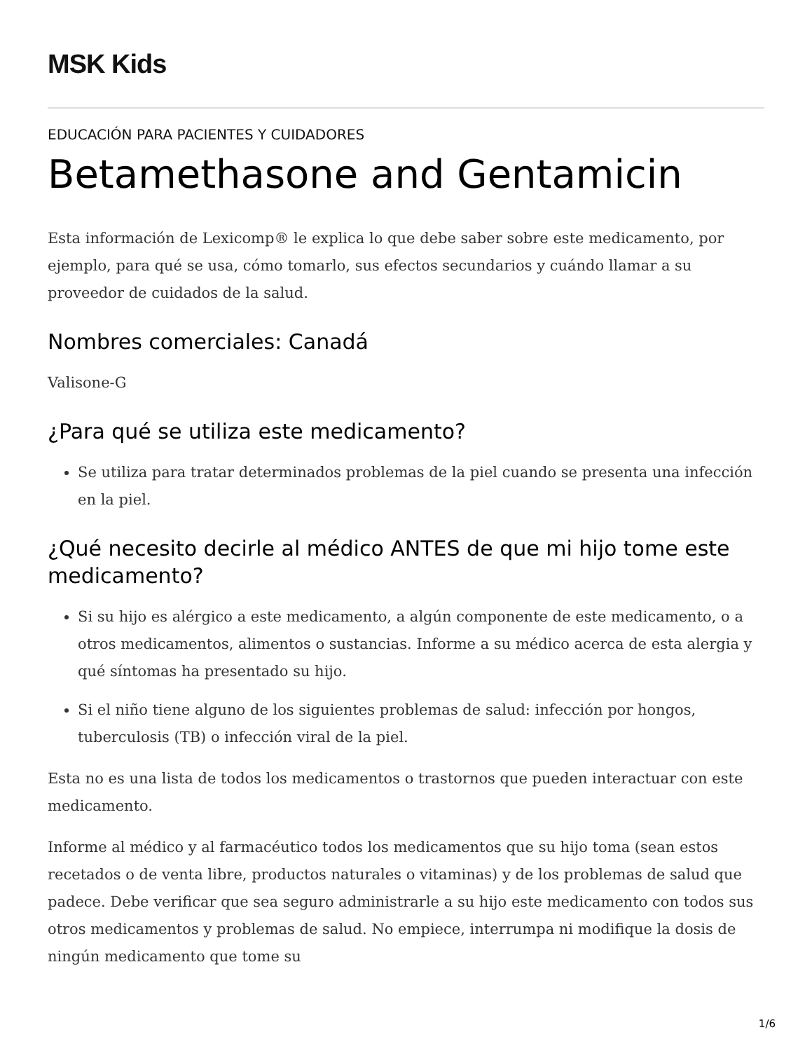MSK Kids
EDUCACIÓN PARA PACIENTES Y CUIDADORES
Betamethasone and Gentamicin
Esta información de Lexicomp® le explica lo que debe saber sobre este medicamento, por ejemplo, para qué se usa, cómo tomarlo, sus efectos secundarios y cuándo llamar a su proveedor de cuidados de la salud.
Nombres comerciales: Canadá
Valisone-G
¿Para qué se utiliza este medicamento?
Se utiliza para tratar determinados problemas de la piel cuando se presenta una infección en la piel.
¿Qué necesito decirle al médico ANTES de que mi hijo tome este medicamento?
Si su hijo es alérgico a este medicamento, a algún componente de este medicamento, o a otros medicamentos, alimentos o sustancias. Informe a su médico acerca de esta alergia y qué síntomas ha presentado su hijo.
Si el niño tiene alguno de los siguientes problemas de salud: infección por hongos, tuberculosis (TB) o infección viral de la piel.
Esta no es una lista de todos los medicamentos o trastornos que pueden interactuar con este medicamento.
Informe al médico y al farmacéutico todos los medicamentos que su hijo toma (sean estos recetados o de venta libre, productos naturales o vitaminas) y de los problemas de salud que padece. Debe verificar que sea seguro administrarle a su hijo este medicamento con todos sus otros medicamentos y problemas de salud. No empiece, interrumpa ni modifique la dosis de ningún medicamento que tome su
1/6